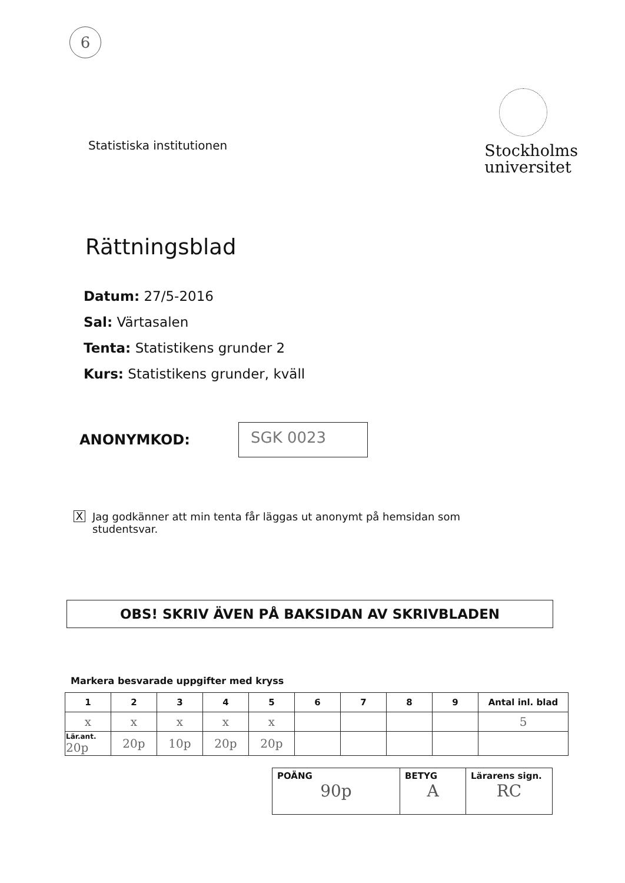6
Statistiska institutionen
Stockholms
universitet
Rättningsblad
Datum: 27/5-2016
Sal: Värtasalen
Tenta: Statistikens grunder 2
Kurs: Statistikens grunder, kväll
ANONYMKOD:
SGK 0023
X
Jag godkänner att min tenta får läggas ut anonymt på hemsidan som
studentsvar.
OBS! SKRIV ÄVEN PÅ BAKSIDAN AV SKRIVBLADEN
Markera besvarade uppgifter med kryss
| 1 | 2 | 3 | 4 | 5 | 6 | 7 | 8 | 9 | Antal inl. blad |
| --- | --- | --- | --- | --- | --- | --- | --- | --- | --- |
| x | x | x | x | x | | | | | 5 |
| Lär.ant. 20p | 20p | 10p | 20p | 20p | | | | | |
| POÄNG 90p | BETYG A | Lärarens sign. RC |